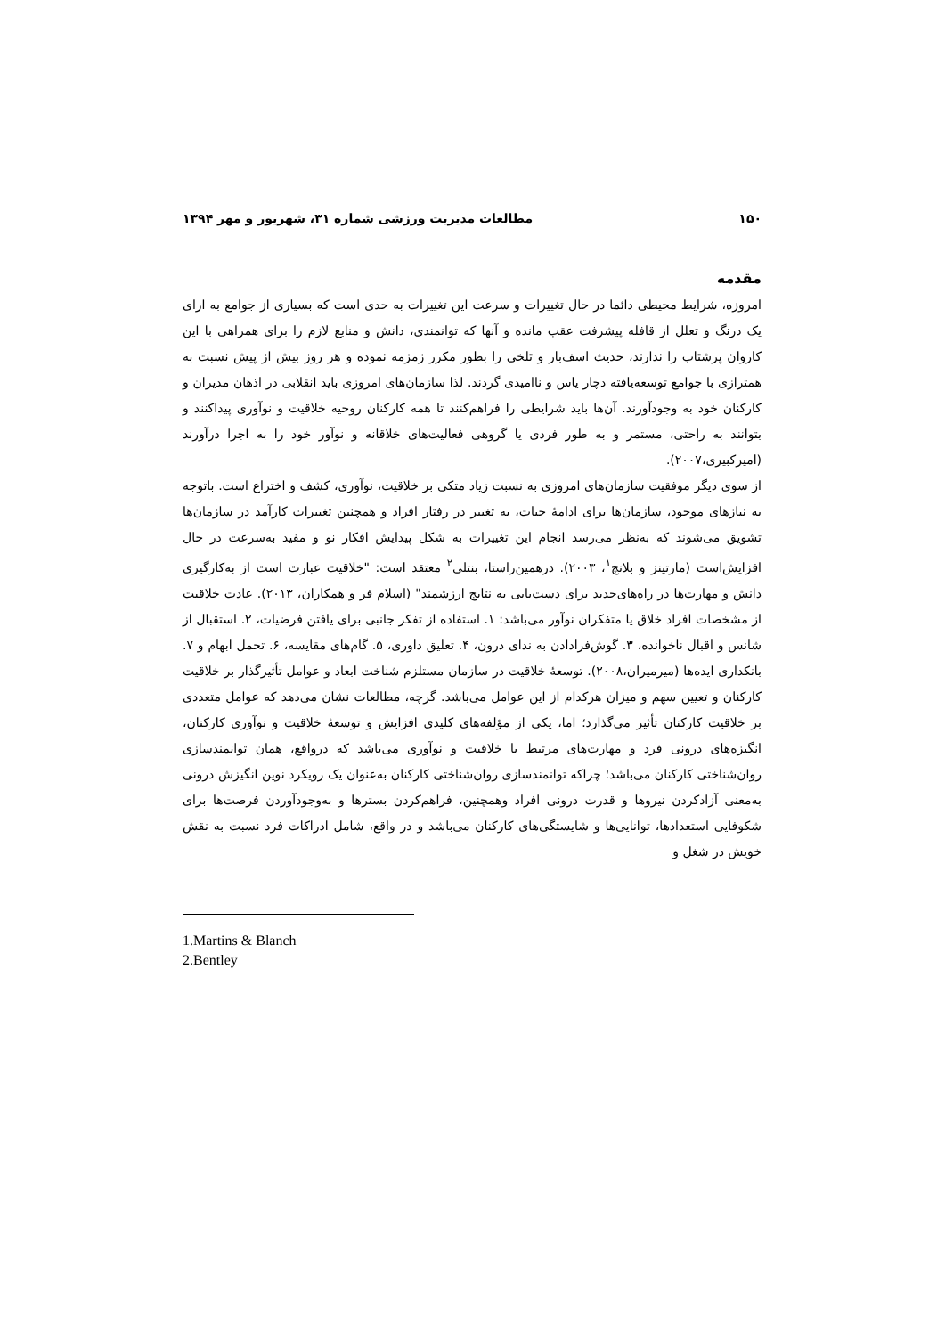۱۵۰ مطالعات مدیریت ورزشی شماره ۳۱، شهریور و مهر ۱۳۹۴
مقدمه
امروزه، شرایط محیطی دائما در حال تغییرات و سرعت این تغییرات به حدی است که بسیاری از جوامع به ازای یک درنگ و تعلل از قافله پیشرفت عقب مانده و آنها که توانمندی، دانش و منابع لازم را برای همراهی با این کاروان پرشتاب را ندارند، حدیث اسف‌بار و تلخی را بطور مکرر زمزمه نموده و هر روز بیش از پیش نسبت به همترازی با جوامع توسعه‌یافته دچار یاس و ناامیدی گردند. لذا سازمان‌های امروزی باید انقلابی در اذهان مدیران و کارکنان خود به وجودآورند. آن‌ها باید شرایطی را فراهم‌کنند تا همه کارکنان روحیه خلاقیت و نوآوری پیداکنند و بتوانند به راحتی، مستمر و به طور فردی یا گروهی فعالیت‌های خلاقانه و نوآور خود را به اجرا درآورند (امیرکبیری،۲۰۰۷).
از سوی دیگر موفقیت سازمان‌های امروزی به نسبت زیاد متکی بر خلاقیت، نوآوری، کشف و اختراع است. باتوجه به نیازهای موجود، سازمان‌ها برای ادامهٔ حیات، به تغییر در رفتار افراد و همچنین تغییرات کارآمد در سازمان‌ها تشویق می‌شوند که به‌نظر می‌رسد انجام این تغییرات به شکل پیدایش افکار نو و مفید به‌سرعت در حال افزایش‌است (مارتینز و بلانچ<sup>۱</sup>، ۲۰۰۳). درهمین‌راستا، بنتلی<sup>۲</sup> معتقد است: "خلاقیت عبارت است از به‌کارگیری دانش و مهارت‌ها در راه‌های‌جدید برای دست‌یابی به نتایج ارزشمند" (اسلام فر و همکاران، ۲۰۱۳). عادت خلاقیت از مشخصات افراد خلاق یا متفکران نوآور می‌باشد: ۱. استفاده از تفکر جانبی برای یافتن فرضیات، ۲. استقبال از شانس و اقبال ناخوانده، ۳. گوش‌فرادادن به ندای درون، ۴. تعلیق داوری، ۵. گام‌های مقایسه، ۶. تحمل ابهام و ۷. بانکداری ایده‌ها (میرمیران،۲۰۰۸). توسعهٔ خلاقیت در سازمان مستلزم شناخت ابعاد و عوامل تأثیرگذار بر خلاقیت کارکنان و تعیین سهم و میزان هرکدام از این عوامل می‌باشد. گرچه، مطالعات نشان می‌دهد که عوامل متعددی بر خلاقیت کارکنان تأثیر می‌گذارد؛ اما، یکی از مؤلفه‌های کلیدی افزایش و توسعهٔ خلاقیت و نوآوری کارکنان، انگیزه‌های درونی فرد و مهارت‌های مرتبط با خلاقیت و نوآوری می‌باشد که درواقع، همان توانمندسازی روان‌شناختی کارکنان می‌باشد؛ چراکه توانمندسازی روان‌شناختی کارکنان به‌عنوان یک رویکرد نوین انگیزش درونی به‌معنی آزادکردن نیروها و قدرت درونی افراد وهمچنین، فراهم‌کردن بسترها و به‌وجودآوردن فرصت‌ها برای شکوفایی استعدادها، توانایی‌ها و شایستگی‌های کارکنان می‌باشد و در واقع، شامل ادراکات فرد نسبت به نقش خویش در شغل و
1.Martins & Blanch
2.Bentley